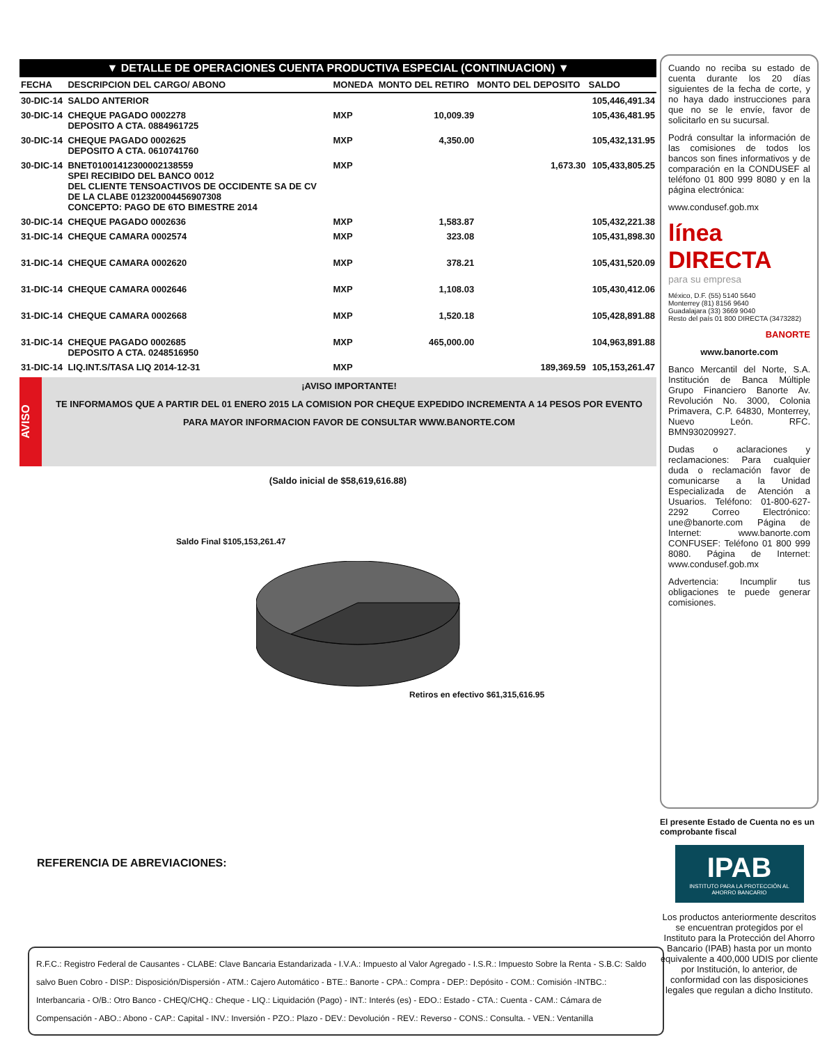▼ DETALLE DE OPERACIONES CUENTA PRODUCTIVA ESPECIAL (CONTINUACION) ▼
| FECHA | DESCRIPCION DEL CARGO/ ABONO | MONEDA | MONTO DEL RETIRO | MONTO DEL DEPOSITO | SALDO |
| --- | --- | --- | --- | --- | --- |
| 30-DIC-14 | SALDO ANTERIOR | | | | 105,446,491.34 |
| 30-DIC-14 | CHEQUE PAGADO 0002278 DEPOSITO A CTA. 0884961725 | MXP | 10,009.39 | | 105,436,481.95 |
| 30-DIC-14 | CHEQUE PAGADO 0002625 DEPOSITO A CTA. 0610741760 | MXP | 4,350.00 | | 105,432,131.95 |
| 30-DIC-14 | BNET01001412300002138559 SPEI RECIBIDO DEL BANCO 0012 DEL CLIENTE TENSOACTIVOS DE OCCIDENTE SA DE CV DE LA CLABE 012320004456907308 CONCEPTO: PAGO DE 6TO BIMESTRE 2014 | MXP | | 1,673.30 | 105,433,805.25 |
| 30-DIC-14 | CHEQUE PAGADO 0002636 | MXP | 1,583.87 | | 105,432,221.38 |
| 31-DIC-14 | CHEQUE CAMARA 0002574 | MXP | 323.08 | | 105,431,898.30 |
| 31-DIC-14 | CHEQUE CAMARA 0002620 | MXP | 378.21 | | 105,431,520.09 |
| 31-DIC-14 | CHEQUE CAMARA 0002646 | MXP | 1,108.03 | | 105,430,412.06 |
| 31-DIC-14 | CHEQUE CAMARA 0002668 | MXP | 1,520.18 | | 105,428,891.88 |
| 31-DIC-14 | CHEQUE PAGADO 0002685 DEPOSITO A CTA. 0248516950 | MXP | 465,000.00 | | 104,963,891.88 |
| 31-DIC-14 | LIQ.INT.S/TASA LIQ 2014-12-31 | MXP | | 189,369.59 | 105,153,261.47 |
AVISO
¡AVISO IMPORTANTE!
TE INFORMAMOS QUE A PARTIR DEL 01 ENERO 2015 LA COMISION POR CHEQUE EXPEDIDO INCREMENTA A 14 PESOS POR EVENTO
PARA MAYOR INFORMACION FAVOR DE CONSULTAR WWW.BANORTE.COM
(Saldo inicial de $58,619,616.88)
Saldo Final $105,153,261.47
Retiros en efectivo $61,315,616.95
REFERENCIA DE ABREVIACIONES:
R.F.C.: Registro Federal de Causantes - CLABE: Clave Bancaria Estandarizada - I.V.A.: Impuesto al Valor Agregado - I.S.R.: Impuesto Sobre la Renta - S.B.C: Saldo salvo Buen Cobro - DISP.: Disposición/Dispersión - ATM.: Cajero Automático - BTE.: Banorte - CPA.: Compra - DEP.: Depósito - COM.: Comisión -INTBC.: Interbancaria - O/B.: Otro Banco - CHEQ/CHQ.: Cheque - LIQ.: Liquidación (Pago) - INT.: Interés (es) - EDO.: Estado - CTA.: Cuenta - CAM.: Cámara de Compensación - ABO.: Abono - CAP.: Capital - INV.: Inversión - PZO.: Plazo - DEV.: Devolución - REV.: Reverso - CONS.: Consulta. - VEN.: Ventanilla
Cuando no reciba su estado de cuenta durante los 20 días siguientes de la fecha de corte, y no haya dado instrucciones para que no se le envíe, favor de solicitarlo en su sucursal.
Podrá consultar la información de las comisiones de todos los bancos son fines informativos y de comparación en la CONDUSEF al teléfono 01 800 999 8080 y en la página electrónica:
www.condusef.gob.mx
línea DIRECTA
para su empresa
México, D.F. (55) 5140 5640
Monterrey (81) 8156 9640
Guadalajara (33) 3669 9040
Resto del país 01 800 DIRECTA (3473282)
BANORTE
www.banorte.com
Banco Mercantil del Norte, S.A. Institución de Banca Múltiple Grupo Financiero Banorte Av. Revolución No. 3000, Colonia Primavera, C.P. 64830, Monterrey, Nuevo León. RFC. BMN930209927.
Dudas o aclaraciones y reclamaciones: Para cualquier duda o reclamación favor de comunicarse a la Unidad Especializada de Atención a Usuarios. Teléfono: 01-800-627-2292 Correo Electrónico: une@banorte.com Página de Internet: www.banorte.com CONFUSEF: Teléfono 01 800 999 8080. Página de Internet: www.condusef.gob.mx
Advertencia: Incumplir tus obligaciones te puede generar comisiones.
El presente Estado de Cuenta no es un comprobante fiscal
IPAB
INSTITUTO PARA LA PROTECCIÓN AL AHORRO BANCARIO
Los productos anteriormente descritos se encuentran protegidos por el Instituto para la Protección del Ahorro Bancario (IPAB) hasta por un monto equivalente a 400,000 UDIS por cliente por Institución, lo anterior, de conformidad con las disposiciones legales que regulan a dicho Instituto.